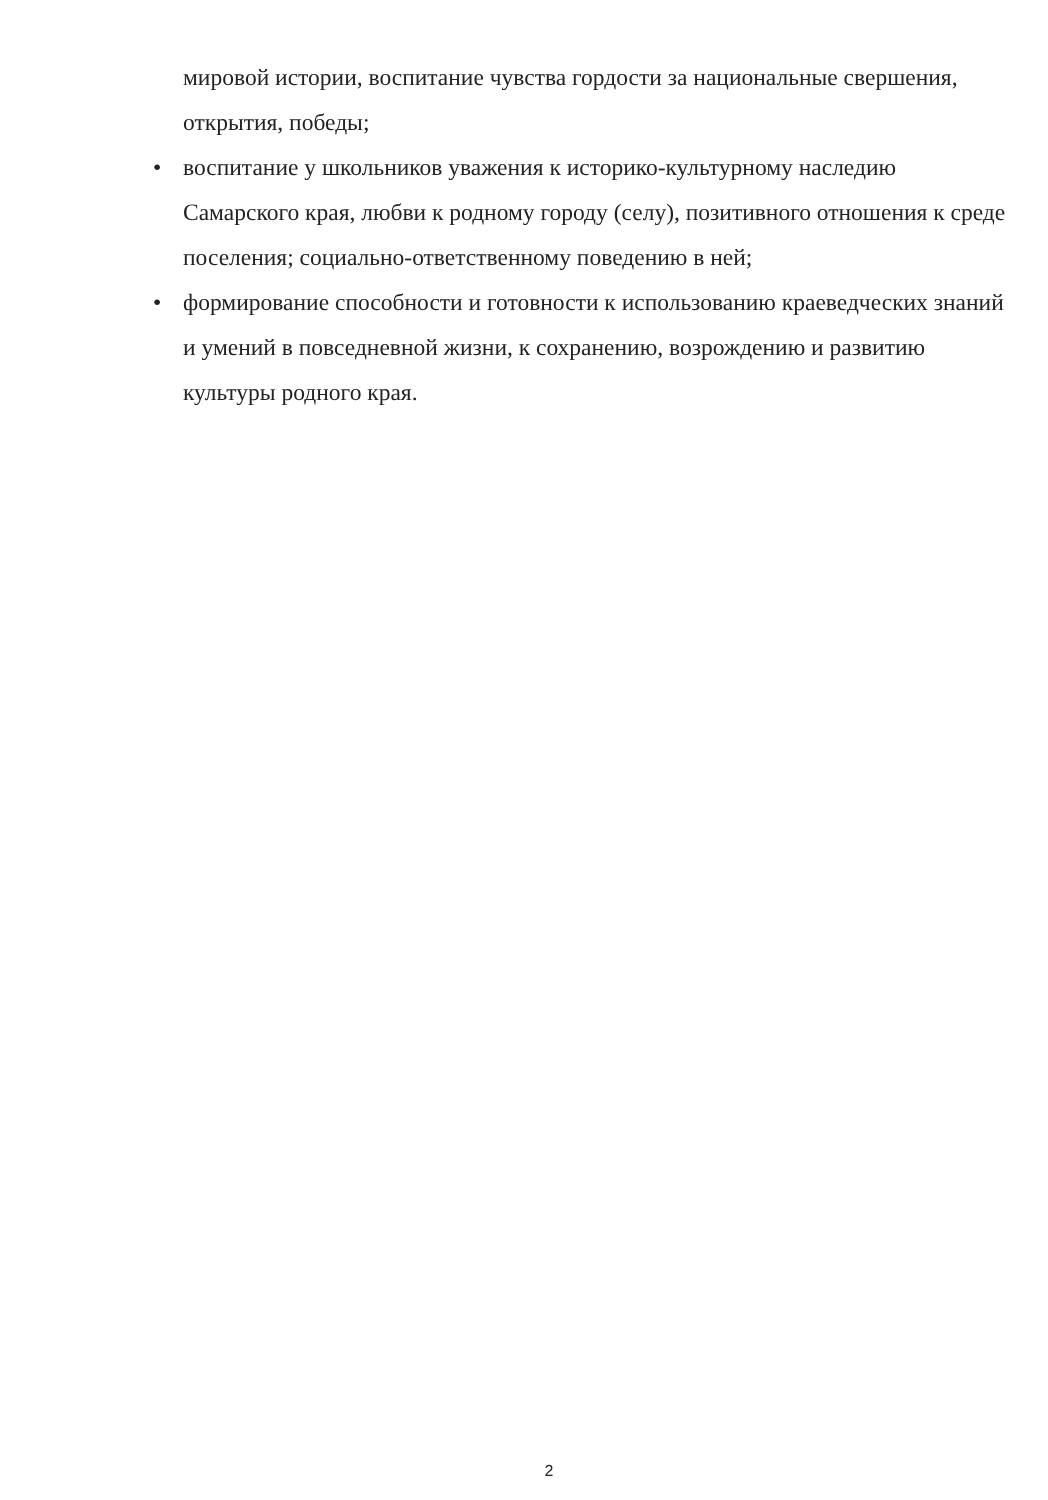мировой истории, воспитание чувства гордости за национальные свершения, открытия, победы;
• воспитание у школьников уважения к историко-культурному наследию Самарского края, любви к родному городу (селу), позитивного отношения к среде поселения; социально-ответственному поведению в ней;
• формирование способности и готовности к использованию краеведческих знаний и умений в повседневной жизни, к сохранению, возрождению и развитию культуры родного края.
2